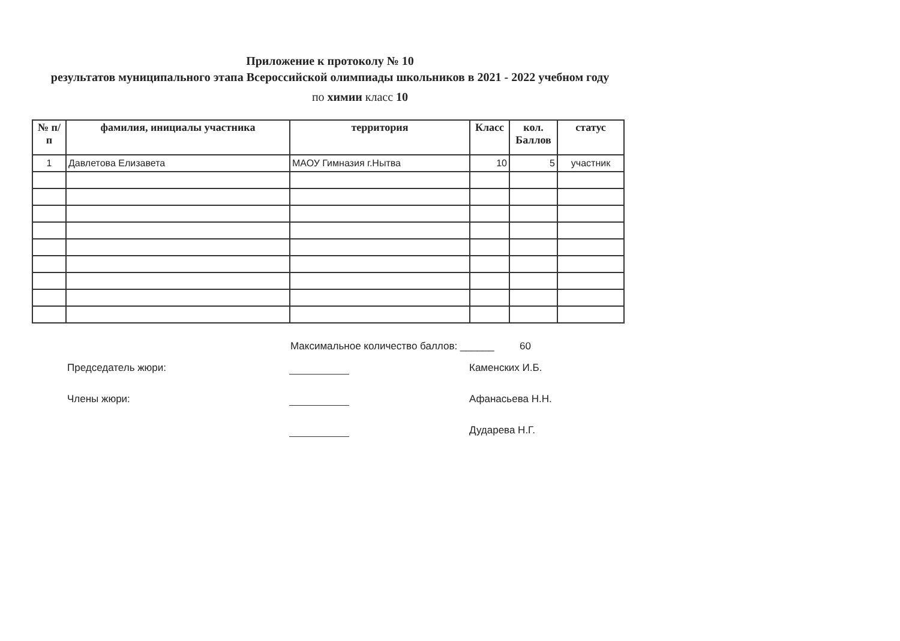Приложение к протоколу № 10
результатов муниципального этапа Всероссийской олимпиады школьников в 2021 - 2022 учебном году
по химии класс 10
| № п/п | фамилия, инициалы участника | территория | Класс | кол. Баллов | статус |
| --- | --- | --- | --- | --- | --- |
| 1 | Давлетова Елизавета | МАОУ Гимназия г.Нытва | 10 | 5 | участник |
Максимальное количество баллов: ______ 60
Председатель жюри: Каменских И.Б.
Члены жюри: Афанасьева Н.Н.
Дударева Н.Г.